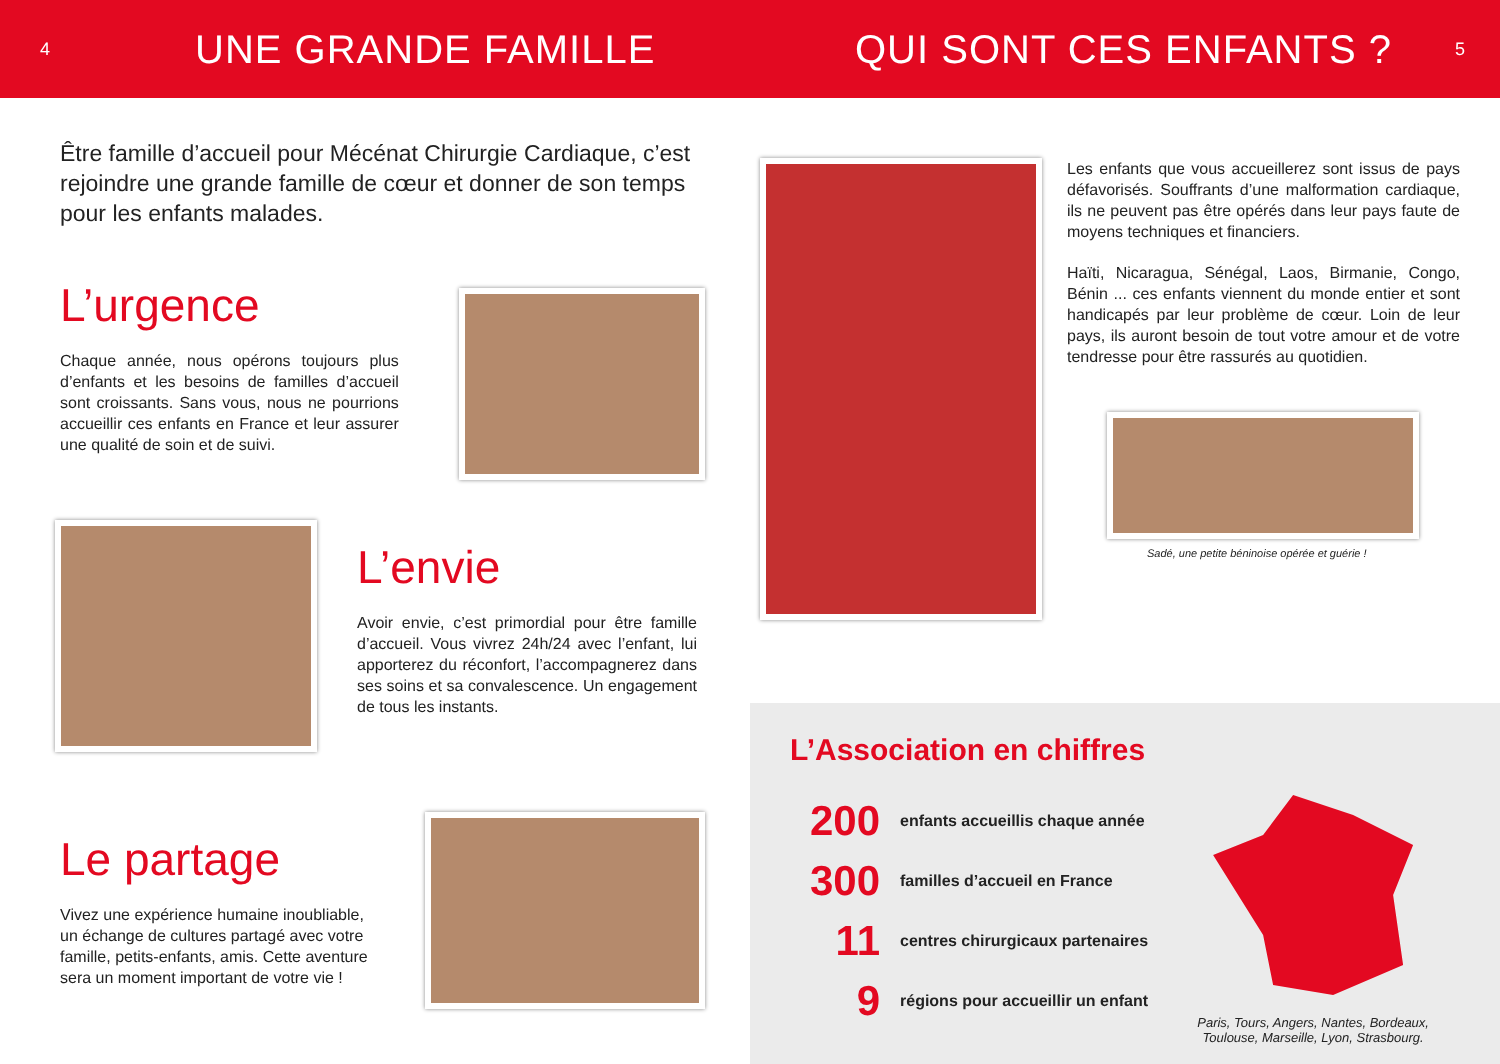4
UNE GRANDE FAMILLE QUI SONT CES ENFANTS ?
5
Être famille d’accueil pour Mécénat Chirurgie Cardiaque, c’est rejoindre une grande famille de cœur et donner de son temps pour les enfants malades.
L’urgence
Chaque année, nous opérons toujours plus d’enfants et les besoins de familles d’accueil sont croissants. Sans vous, nous ne pourrions accueillir ces enfants en France et leur assurer une qualité de soin et de suivi.
L’envie
Avoir envie, c’est primordial pour être famille d’accueil. Vous vivrez 24h/24 avec l’enfant, lui apporterez du réconfort, l’accompagnerez dans ses soins et sa convalescence. Un engagement de tous les instants.
Le partage
Vivez une expérience humaine inoubliable, un échange de cultures partagé avec votre famille, petits-enfants, amis. Cette aventure sera un moment important de votre vie !
Les enfants que vous accueillerez sont issus de pays défavorisés. Souffrants d’une malformation cardiaque, ils ne peuvent pas être opérés dans leur pays faute de moyens techniques et financiers.
Haïti, Nicaragua, Sénégal, Laos, Birmanie, Congo, Bénin ... ces enfants viennent du monde entier et sont handicapés par leur problème de cœur. Loin de leur pays, ils auront besoin de tout votre amour et de votre tendresse pour être rassurés au quotidien.
Sadé, une petite béninoise opérée et guérie !
L’Association en chiffres
200 enfants accueillis chaque année
300 familles d’accueil en France
11 centres chirurgicaux partenaires
9 régions pour accueillir un enfant
Paris, Tours, Angers, Nantes, Bordeaux, Toulouse, Marseille, Lyon, Strasbourg.